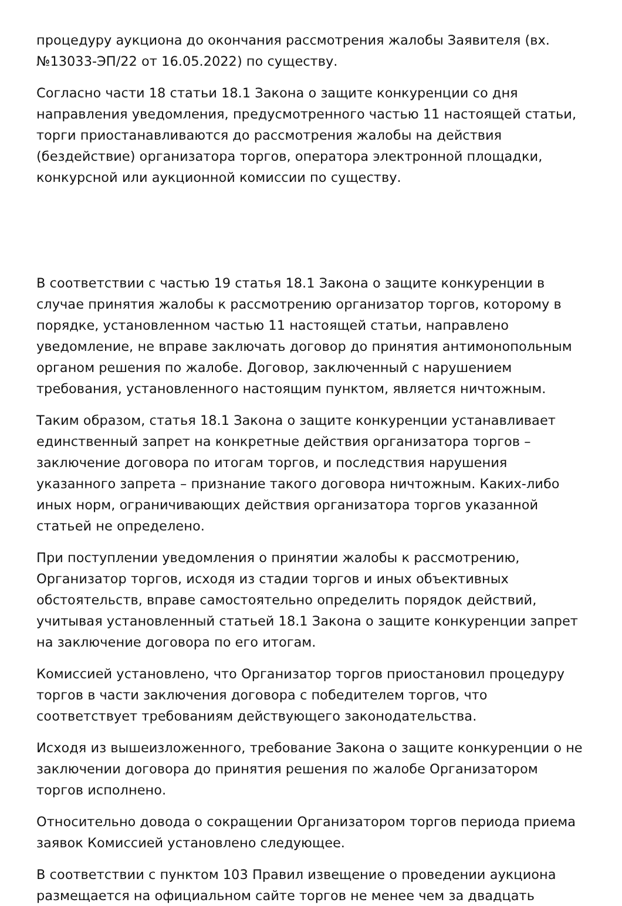процедуру аукциона до окончания рассмотрения жалобы Заявителя (вх. №13033-ЭП/22 от 16.05.2022) по существу.
Согласно части 18 статьи 18.1 Закона о защите конкуренции со дня направления уведомления, предусмотренного частью 11 настоящей статьи, торги приостанавливаются до рассмотрения жалобы на действия (бездействие) организатора торгов, оператора электронной площадки, конкурсной или аукционной комиссии по существу.
В соответствии с частью 19 статья 18.1 Закона о защите конкуренции в случае принятия жалобы к рассмотрению организатор торгов, которому в порядке, установленном частью 11 настоящей статьи, направлено уведомление, не вправе заключать договор до принятия антимонопольным органом решения по жалобе. Договор, заключенный с нарушением требования, установленного настоящим пунктом, является ничтожным.
Таким образом, статья 18.1 Закона о защите конкуренции устанавливает единственный запрет на конкретные действия организатора торгов – заключение договора по итогам торгов, и последствия нарушения указанного запрета – признание такого договора ничтожным. Каких-либо иных норм, ограничивающих действия организатора торгов указанной статьей не определено.
При поступлении уведомления о принятии жалобы к рассмотрению, Организатор торгов, исходя из стадии торгов и иных объективных обстоятельств, вправе самостоятельно определить порядок действий, учитывая установленный статьей 18.1 Закона о защите конкуренции запрет на заключение договора по его итогам.
Комиссией установлено, что Организатор торгов приостановил процедуру торгов в части заключения договора с победителем торгов, что соответствует требованиям действующего законодательства.
Исходя из вышеизложенного, требование Закона о защите конкуренции о не заключении договора до принятия решения по жалобе Организатором торгов исполнено.
Относительно довода о сокращении Организатором торгов периода приема заявок Комиссией установлено следующее.
В соответствии с пунктом 103 Правил извещение о проведении аукциона размещается на официальном сайте торгов не менее чем за двадцать